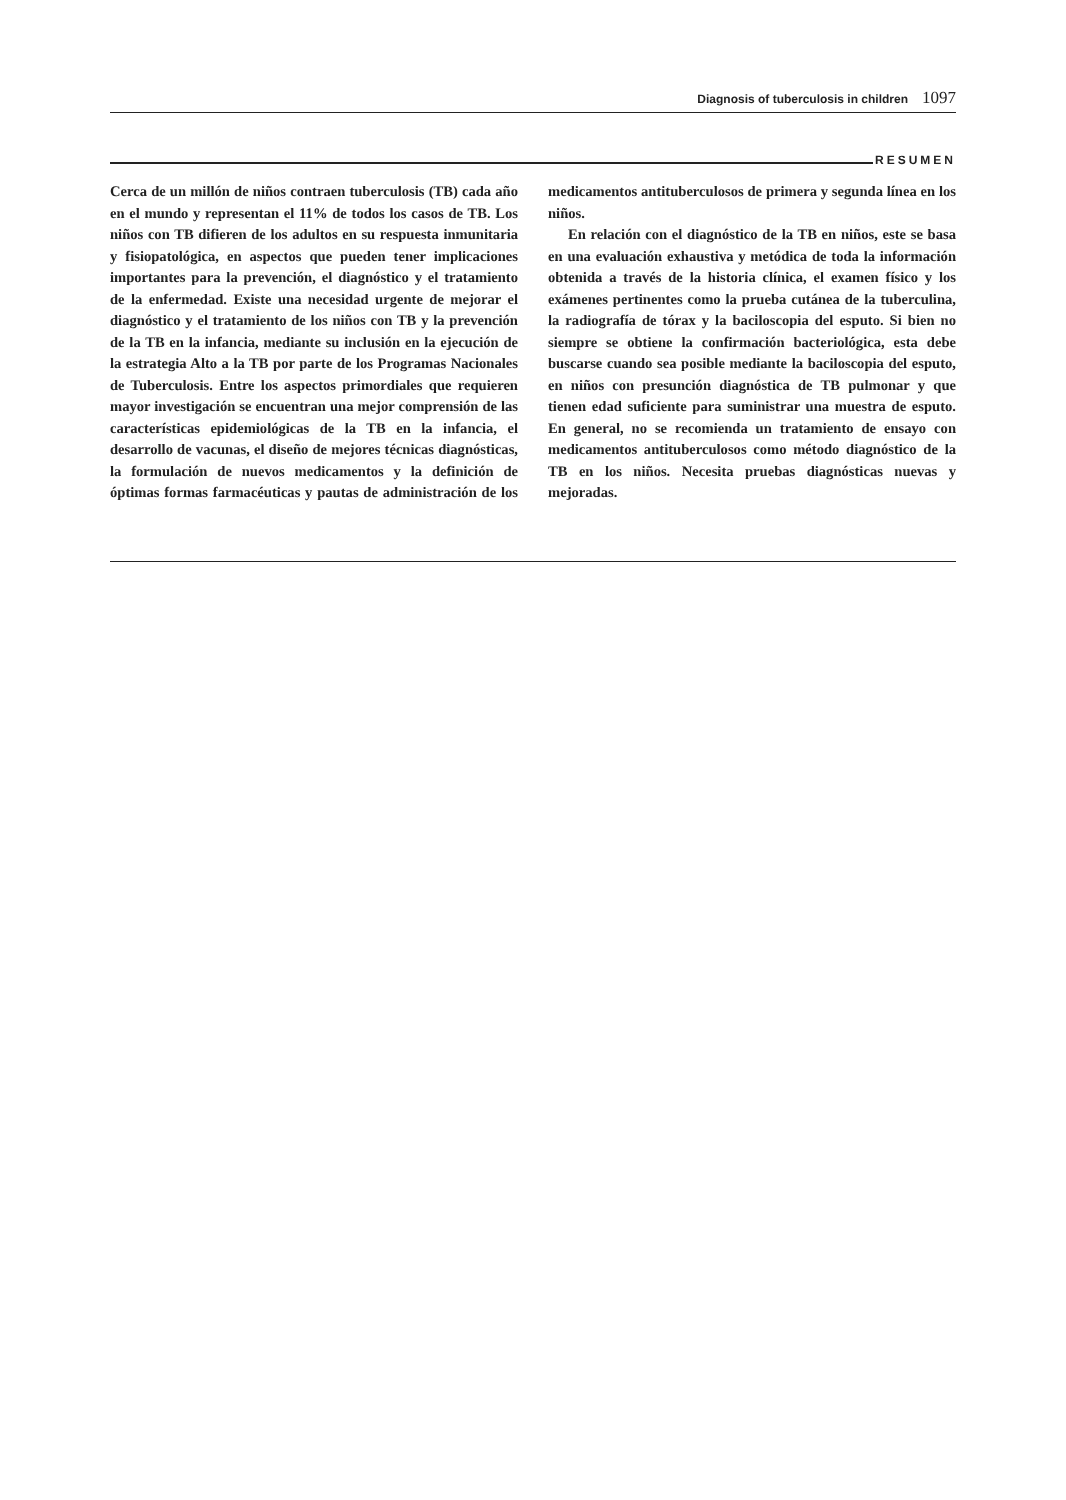Diagnosis of tuberculosis in children 1097
RESUMEN
Cerca de un millón de niños contraen tuberculosis (TB) cada año en el mundo y representan el 11% de todos los casos de TB. Los niños con TB difieren de los adultos en su respuesta inmunitaria y fisiopatológica, en aspectos que pueden tener implicaciones importantes para la prevención, el diagnóstico y el tratamiento de la enfermedad. Existe una necesidad urgente de mejorar el diagnóstico y el tratamiento de los niños con TB y la prevención de la TB en la infancia, mediante su inclusión en la ejecución de la estrategia Alto a la TB por parte de los Programas Nacionales de Tuberculosis. Entre los aspectos primordiales que requieren mayor investigación se encuentran una mejor comprensión de las características epidemiológicas de la TB en la infancia, el desarrollo de vacunas, el diseño de mejores técnicas diagnósticas, la formulación de nuevos medicamentos y la definición de óptimas formas farmacéuticas y pautas de administración de los medicamentos antituberculosos de primera y segunda línea en los niños.
En relación con el diagnóstico de la TB en niños, este se basa en una evaluación exhaustiva y metódica de toda la información obtenida a través de la historia clínica, el examen físico y los exámenes pertinentes como la prueba cutánea de la tuberculina, la radiografía de tórax y la baciloscopia del esputo. Si bien no siempre se obtiene la confirmación bacteriológica, esta debe buscarse cuando sea posible mediante la baciloscopia del esputo, en niños con presunción diagnóstica de TB pulmonar y que tienen edad suficiente para suministrar una muestra de esputo. En general, no se recomienda un tratamiento de ensayo con medicamentos antituberculosos como método diagnóstico de la TB en los niños. Necesita pruebas diagnósticas nuevas y mejoradas.